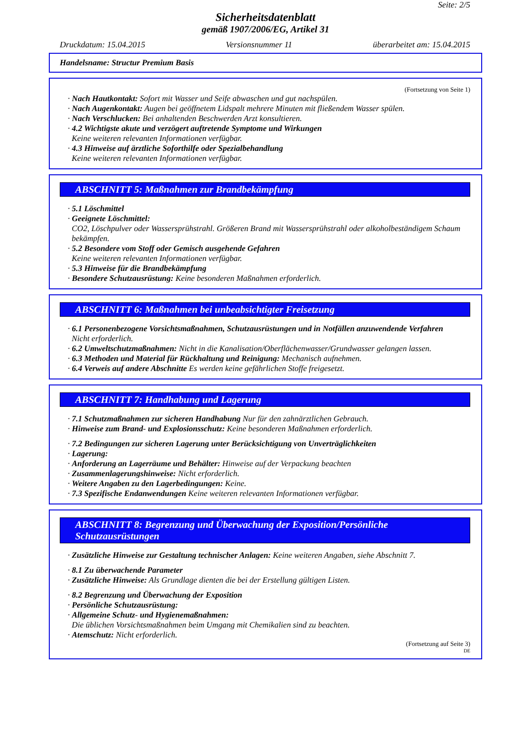Seite: 2/5
Sicherheitsdatenblatt
gemäß 1907/2006/EG, Artikel 31
Druckdatum: 15.04.2015 Versionsnummer 11 überarbeitet am: 15.04.2015
Handelsname: Structur Premium Basis
(Fortsetzung von Seite 1)
· Nach Hautkontakt: Sofort mit Wasser und Seife abwaschen und gut nachspülen.
· Nach Augenkontakt: Augen bei geöffnetem Lidspalt mehrere Minuten mit fließendem Wasser spülen.
· Nach Verschlucken: Bei anhaltenden Beschwerden Arzt konsultieren.
· 4.2 Wichtigste akute und verzögert auftretende Symptome und Wirkungen
Keine weiteren relevanten Informationen verfügbar.
· 4.3 Hinweise auf ärztliche Soforthilfe oder Spezialbehandlung
Keine weiteren relevanten Informationen verfügbar.
ABSCHNITT 5: Maßnahmen zur Brandbekämpfung
· 5.1 Löschmittel
· Geeignete Löschmittel:
CO2, Löschpulver oder Wassersprühstrahl. Größeren Brand mit Wassersprühstrahl oder alkoholbeständigem Schaum bekämpfen.
· 5.2 Besondere vom Stoff oder Gemisch ausgehende Gefahren
Keine weiteren relevanten Informationen verfügbar.
· 5.3 Hinweise für die Brandbekämpfung
· Besondere Schutzausrüstung: Keine besonderen Maßnahmen erforderlich.
ABSCHNITT 6: Maßnahmen bei unbeabsichtigter Freisetzung
· 6.1 Personenbezogene Vorsichtsmaßnahmen, Schutzausrüstungen und in Notfällen anzuwendende Verfahren
Nicht erforderlich.
· 6.2 Umweltschutzmaßnahmen: Nicht in die Kanalisation/Oberflächenwasser/Grundwasser gelangen lassen.
· 6.3 Methoden und Material für Rückhaltung und Reinigung: Mechanisch aufnehmen.
· 6.4 Verweis auf andere Abschnitte Es werden keine gefährlichen Stoffe freigesetzt.
ABSCHNITT 7: Handhabung und Lagerung
· 7.1 Schutzmaßnahmen zur sicheren Handhabung Nur für den zahnärztlichen Gebrauch.
· Hinweise zum Brand- und Explosionsschutz: Keine besonderen Maßnahmen erforderlich.
· 7.2 Bedingungen zur sicheren Lagerung unter Berücksichtigung von Unverträglichkeiten
· Lagerung:
· Anforderung an Lagerräume und Behälter: Hinweise auf der Verpackung beachten
· Zusammenlagerungshinweise: Nicht erforderlich.
· Weitere Angaben zu den Lagerbedingungen: Keine.
· 7.3 Spezifische Endanwendungen Keine weiteren relevanten Informationen verfügbar.
ABSCHNITT 8: Begrenzung und Überwachung der Exposition/Persönliche Schutzausrüstungen
· Zusätzliche Hinweise zur Gestaltung technischer Anlagen: Keine weiteren Angaben, siehe Abschnitt 7.
· 8.1 Zu überwachende Parameter
· Zusätzliche Hinweise: Als Grundlage dienten die bei der Erstellung gültigen Listen.
· 8.2 Begrenzung und Überwachung der Exposition
· Persönliche Schutzausrüstung:
· Allgemeine Schutz- und Hygienemaßnahmen:
Die üblichen Vorsichtsmaßnahmen beim Umgang mit Chemikalien sind zu beachten.
· Atemschutz: Nicht erforderlich.
(Fortsetzung auf Seite 3)
DE